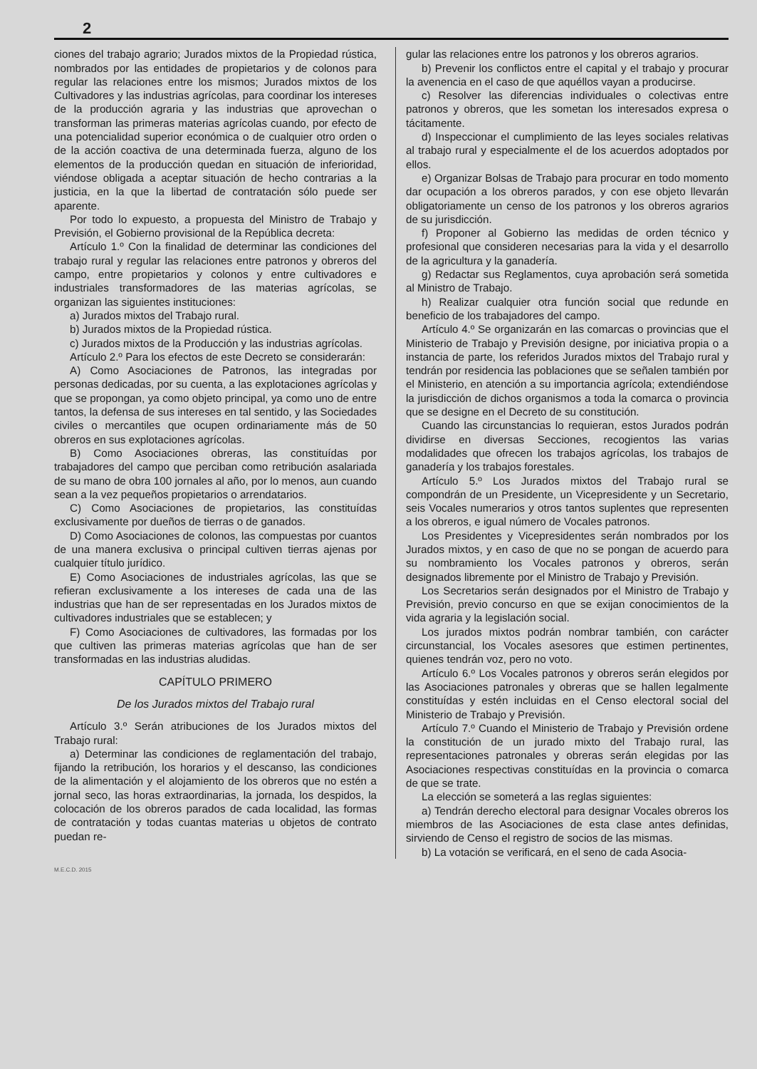2
ciones del trabajo agrario; Jurados mixtos de la Propiedad rústica, nombrados por las entidades de propietarios y de colonos para regular las relaciones entre los mismos; Jurados mixtos de los Cultivadores y las industrias agrícolas, para coordinar los intereses de la producción agraria y las industrias que aprovechan o transforman las primeras materias agrícolas cuando, por efecto de una potencialidad superior económica o de cualquier otro orden o de la acción coactiva de una determinada fuerza, alguno de los elementos de la producción quedan en situación de inferioridad, viéndose obligada a aceptar situación de hecho contrarias a la justicia, en la que la libertad de contratación sólo puede ser aparente.
Por todo lo expuesto, a propuesta del Ministro de Trabajo y Previsión, el Gobierno provisional de la República decreta:
Artículo 1.º Con la finalidad de determinar las condiciones del trabajo rural y regular las relaciones entre patronos y obreros del campo, entre propietarios y colonos y entre cultivadores e industriales transformadores de las materias agrícolas, se organizan las siguientes instituciones:
a) Jurados mixtos del Trabajo rural.
b) Jurados mixtos de la Propiedad rústica.
c) Jurados mixtos de la Producción y las industrias agrícolas.
Artículo 2.º Para los efectos de este Decreto se considerarán:
A) Como Asociaciones de Patronos, las integradas por personas dedicadas, por su cuenta, a las explotaciones agrícolas y que se propongan, ya como objeto principal, ya como uno de entre tantos, la defensa de sus intereses en tal sentido, y las Sociedades civiles o mercantiles que ocupen ordinariamente más de 50 obreros en sus explotaciones agrícolas.
B) Como Asociaciones obreras, las constituídas por trabajadores del campo que perciban como retribución asalariada de su mano de obra 100 jornales al año, por lo menos, aun cuando sean a la vez pequeños propietarios o arrendatarios.
C) Como Asociaciones de propietarios, las constituídas exclusivamente por dueños de tierras o de ganados.
D) Como Asociaciones de colonos, las compuestas por cuantos de una manera exclusiva o principal cultiven tierras ajenas por cualquier título jurídico.
E) Como Asociaciones de industriales agrícolas, las que se refieran exclusivamente a los intereses de cada una de las industrias que han de ser representadas en los Jurados mixtos de cultivadores industriales que se establecen; y
F) Como Asociaciones de cultivadores, las formadas por los que cultiven las primeras materias agrícolas que han de ser transformadas en las industrias aludidas.
CAPÍTULO PRIMERO
De los Jurados mixtos del Trabajo rural
Artículo 3.º Serán atribuciones de los Jurados mixtos del Trabajo rural:
a) Determinar las condiciones de reglamentación del trabajo, fijando la retribución, los horarios y el descanso, las condiciones de la alimentación y el alojamiento de los obreros que no estén a jornal seco, las horas extraordinarias, la jornada, los despidos, la colocación de los obreros parados de cada localidad, las formas de contratación y todas cuantas materias u objetos de contrato puedan re-
gular las relaciones entre los patronos y los obreros agrarios.
b) Prevenir los conflictos entre el capital y el trabajo y procurar la avenencia en el caso de que aquéllos vayan a producirse.
c) Resolver las diferencias individuales o colectivas entre patronos y obreros, que les sometan los interesados expresa o tácitamente.
d) Inspeccionar el cumplimiento de las leyes sociales relativas al trabajo rural y especialmente el de los acuerdos adoptados por ellos.
e) Organizar Bolsas de Trabajo para procurar en todo momento dar ocupación a los obreros parados, y con ese objeto llevarán obligatoriamente un censo de los patronos y los obreros agrarios de su jurisdicción.
f) Proponer al Gobierno las medidas de orden técnico y profesional que consideren necesarias para la vida y el desarrollo de la agricultura y la ganadería.
g) Redactar sus Reglamentos, cuya aprobación será sometida al Ministro de Trabajo.
h) Realizar cualquier otra función social que redunde en beneficio de los trabajadores del campo.
Artículo 4.º Se organizarán en las comarcas o provincias que el Ministerio de Trabajo y Previsión designe, por iniciativa propia o a instancia de parte, los referidos Jurados mixtos del Trabajo rural y tendrán por residencia las poblaciones que se señalen también por el Ministerio, en atención a su importancia agrícola; extendiéndose la jurisdicción de dichos organismos a toda la comarca o provincia que se designe en el Decreto de su constitución.
Cuando las circunstancias lo requieran, estos Jurados podrán dividirse en diversas Secciones, recogientos las varias modalidades que ofrecen los trabajos agrícolas, los trabajos de ganadería y los trabajos forestales.
Artículo 5.º Los Jurados mixtos del Trabajo rural se compondrán de un Presidente, un Vicepresidente y un Secretario, seis Vocales numerarios y otros tantos suplentes que representen a los obreros, e igual número de Vocales patronos.
Los Presidentes y Vicepresidentes serán nombrados por los Jurados mixtos, y en caso de que no se pongan de acuerdo para su nombramiento los Vocales patronos y obreros, serán designados libremente por el Ministro de Trabajo y Previsión.
Los Secretarios serán designados por el Ministro de Trabajo y Previsión, previo concurso en que se exijan conocimientos de la vida agraria y la legislación social.
Los jurados mixtos podrán nombrar también, con carácter circunstancial, los Vocales asesores que estimen pertinentes, quienes tendrán voz, pero no voto.
Artículo 6.º Los Vocales patronos y obreros serán elegidos por las Asociaciones patronales y obreras que se hallen legalmente constituídas y estén incluidas en el Censo electoral social del Ministerio de Trabajo y Previsión.
Artículo 7.º Cuando el Ministerio de Trabajo y Previsión ordene la constitución de un jurado mixto del Trabajo rural, las representaciones patronales y obreras serán elegidas por las Asociaciones respectivas constituídas en la provincia o comarca de que se trate.
La elección se someterá a las reglas siguientes:
a) Tendrán derecho electoral para designar Vocales obreros los miembros de las Asociaciones de esta clase antes definidas, sirviendo de Censo el registro de socios de las mismas.
b) La votación se verificará, en el seno de cada Asocia-
M.E.C.D. 2015